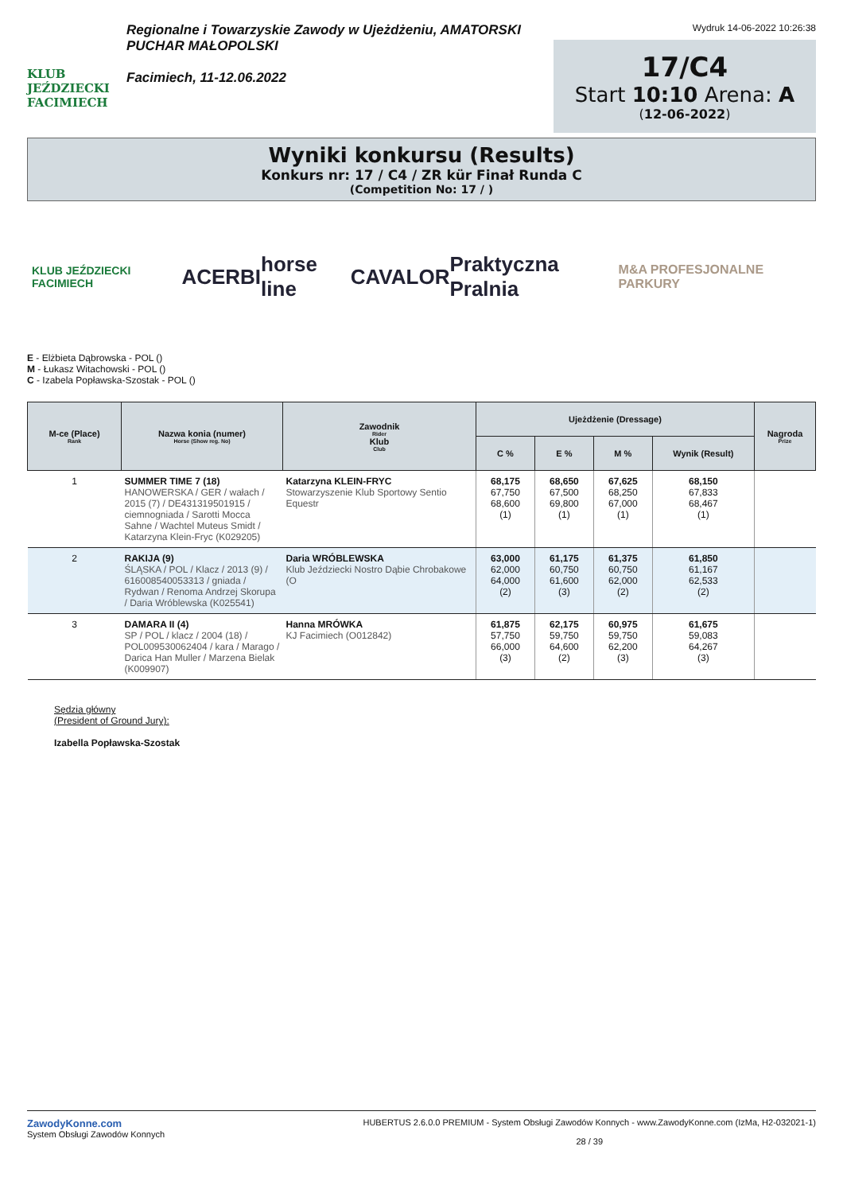KLUB JEŹDZIECKI
FACIMIECH
Regionalne i Towarzyskie Zawody w Ujeżdżeniu, AMATORSKI PUCHAR MAŁOPOLSKI
Facimiech, 11-12.06.2022
Wydruk 14-06-2022 10:26:38
17/C4
Start 10:10 Arena: A
(12-06-2022)
Wyniki konkursu (Results)
Konkurs nr: 17 / C4 / ZR kür Finał Runda C
(Competition No: 17 / )
KLUB JEŹDZIECKI FACIMIECH ACERBI horse line CAVALOR Praktyczna Pralnia M&A PROFESJONALNE PARKURY
E - Elżbieta Dąbrowska - POL ()
M - Łukasz Witachowski - POL ()
C - Izabela Popławska-Szostak - POL ()
| M-ce (Place) Rank | Nazwa konia (numer) Horse (Show reg. No) | Zawodnik Rider Klub Club | Ujeżdżenie (Dressage) | | | | Nagroda Prize |
| --- | --- | --- | --- | --- | --- | --- | --- |
| | | | C % | E % | M % | Wynik (Result) | |
| 1 | SUMMER TIME 7 (18) HANOWERSKA / GER / wałach / 2015 (7) / DE431319501915 / ciemnogniada / Sarotti Mocca Sahne / Wachtel Muteus Smidt / Katarzyna Klein-Fryc (K029205) | Katarzyna KLEIN-FRYC Stowarzyszenie Klub Sportowy Sentio Equestr | 68,175 67,750 68,600 (1) | 68,650 67,500 69,800 (1) | 67,625 68,250 67,000 (1) | 68,150 67,833 68,467 (1) | |
| 2 | RAKIJA (9) ŚLĄSKA / POL / Klacz / 2013 (9) / 616008540053313 / gniada / Rydwan / Renoma Andrzej Skorupa / Daria Wróblewska (K025541) | Daria WRÓBLEWSKA Klub Jeździecki Nostro Dąbie Chrobakowe (O | 63,000 62,000 64,000 (2) | 61,175 60,750 61,600 (3) | 61,375 60,750 62,000 (2) | 61,850 61,167 62,533 (2) | |
| 3 | DAMARA II (4) SP / POL / klacz / 2004 (18) / POL009530062404 / kara / Marago / Darica Han Muller / Marzena Bielak (K009907) | Hanna MRÓWKA KJ Facimiech (O012842) | 61,875 57,750 66,000 (3) | 62,175 59,750 64,600 (2) | 60,975 59,750 62,200 (3) | 61,675 59,083 64,267 (3) | |
Sędzia główny
(President of Ground Jury):
Izabella Popławska-Szostak
ZawodyKonne.com
System Obsługi Zawodów Konnych
HUBERTUS 2.6.0.0 PREMIUM - System Obsługi Zawodów Konnych - www.ZawodyKonne.com (IzMa, H2-032021-1)
28 / 39